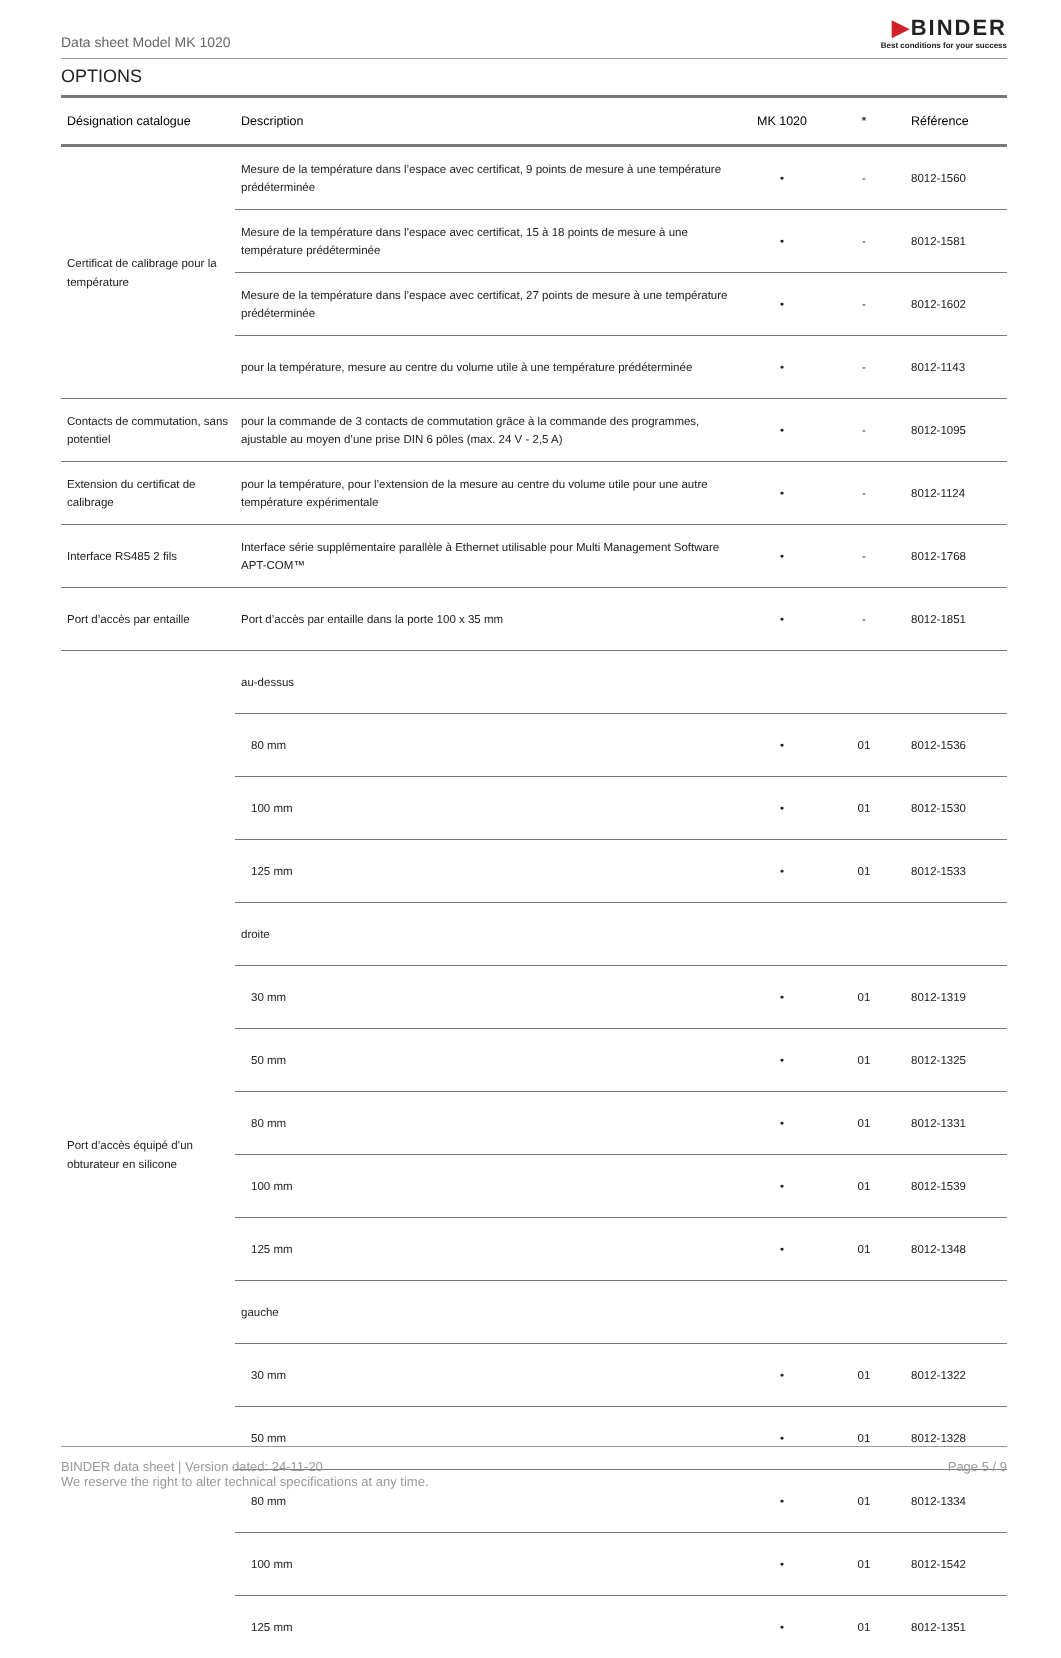Data sheet Model MK 1020
▶BINDER
Best conditions for your success
OPTIONS
| Désignation catalogue | Description | MK 1020 | * | Référence |
| --- | --- | --- | --- | --- |
| Certificat de calibrage pour la température | Mesure de la température dans l’espace avec certificat, 9 points de mesure à une température prédéterminée | • | - | 8012-1560 |
| | Mesure de la température dans l’espace avec certificat, 15 à 18 points de mesure à une température prédéterminée | • | - | 8012-1581 |
| | Mesure de la température dans l’espace avec certificat, 27 points de mesure à une température prédéterminée | • | - | 8012-1602 |
| | pour la température, mesure au centre du volume utile à une température prédéterminée | • | - | 8012-1143 |
| Contacts de commutation, sans potentiel | pour la commande de 3 contacts de commutation grâce à la commande des programmes, ajustable au moyen d’une prise DIN 6 pôles (max. 24 V - 2,5 A) | • | - | 8012-1095 |
| Extension du certificat de calibrage | pour la température, pour l’extension de la mesure au centre du volume utile pour une autre température expérimentale | • | - | 8012-1124 |
| Interface RS485 2 fils | Interface série supplémentaire parallèle à Ethernet utilisable pour Multi Management Software APT-COM™ | • | - | 8012-1768 |
| Port d’accès par entaille | Port d’accès par entaille dans la porte 100 x 35 mm | • | - | 8012-1851 |
| Port d’accès équipé d’un obturateur en silicone | au-dessus | | | |
| | 80 mm | • | 01 | 8012-1536 |
| | 100 mm | • | 01 | 8012-1530 |
| | 125 mm | • | 01 | 8012-1533 |
| | droite | | | |
| | 30 mm | • | 01 | 8012-1319 |
| | 50 mm | • | 01 | 8012-1325 |
| | 80 mm | • | 01 | 8012-1331 |
| | 100 mm | • | 01 | 8012-1539 |
| | 125 mm | • | 01 | 8012-1348 |
| | gauche | | | |
| | 30 mm | • | 01 | 8012-1322 |
| | 50 mm | • | 01 | 8012-1328 |
| | 80 mm | • | 01 | 8012-1334 |
| | 100 mm | • | 01 | 8012-1542 |
| | 125 mm | • | 01 | 8012-1351 |
BINDER data sheet | Version dated: 24-11-20
We reserve the right to alter technical specifications at any time.
Page 5 / 9